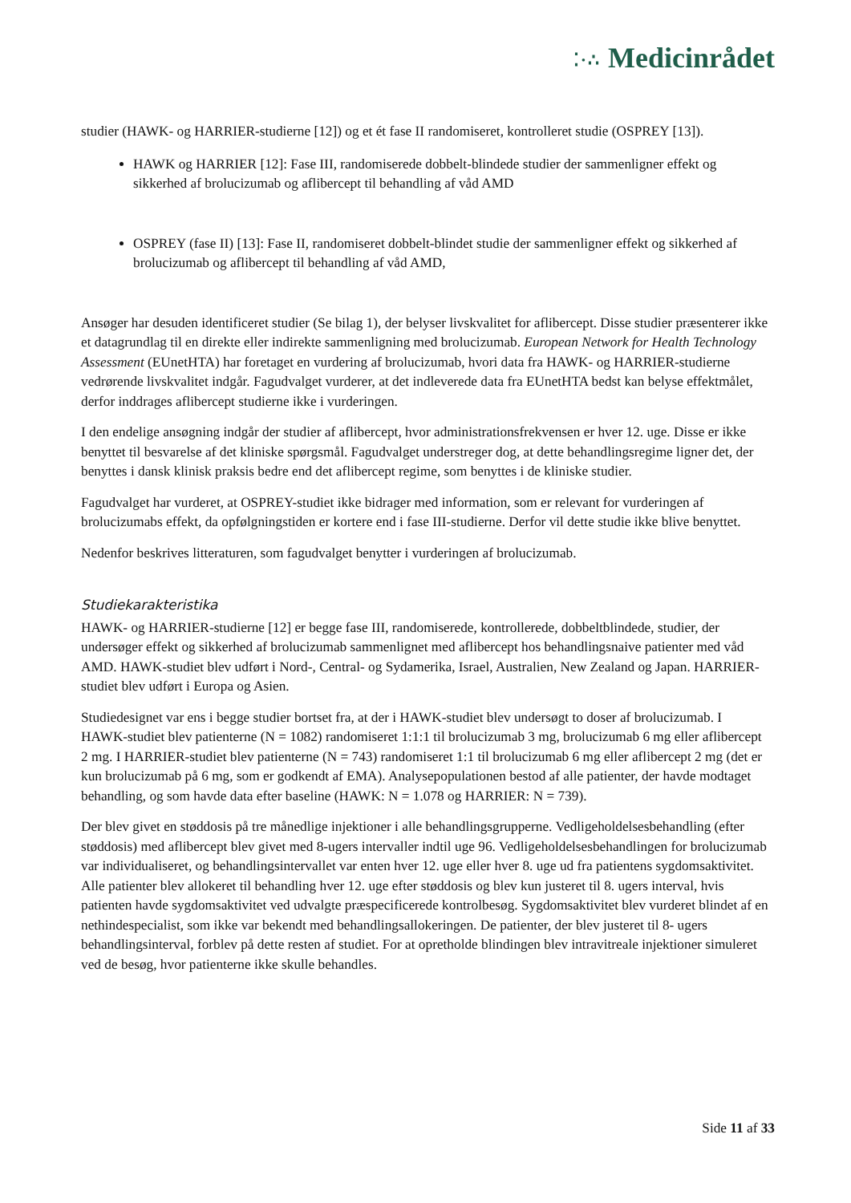⁚·∴ Medicinrådet
studier (HAWK- og HARRIER-studierne [12]) og et ét fase II randomiseret, kontrolleret studie (OSPREY [13]).
HAWK og HARRIER [12]: Fase III, randomiserede dobbelt-blindede studier der sammenligner effekt og sikkerhed af brolucizumab og aflibercept til behandling af våd AMD
OSPREY (fase II) [13]: Fase II, randomiseret dobbelt-blindet studie der sammenligner effekt og sikkerhed af brolucizumab og aflibercept til behandling af våd AMD,
Ansøger har desuden identificeret studier (Se bilag 1), der belyser livskvalitet for aflibercept. Disse studier præsenterer ikke et datagrundlag til en direkte eller indirekte sammenligning med brolucizumab. European Network for Health Technology Assessment (EUnetHTA) har foretaget en vurdering af brolucizumab, hvori data fra HAWK- og HARRIER-studierne vedrørende livskvalitet indgår. Fagudvalget vurderer, at det indleverede data fra EUnetHTA bedst kan belyse effektmålet, derfor inddrages aflibercept studierne ikke i vurderingen.
I den endelige ansøgning indgår der studier af aflibercept, hvor administrationsfrekvensen er hver 12. uge. Disse er ikke benyttet til besvarelse af det kliniske spørgsmål. Fagudvalget understreger dog, at dette behandlingsregime ligner det, der benyttes i dansk klinisk praksis bedre end det aflibercept regime, som benyttes i de kliniske studier.
Fagudvalget har vurderet, at OSPREY-studiet ikke bidrager med information, som er relevant for vurderingen af brolucizumabs effekt, da opfølgningstiden er kortere end i fase III-studierne. Derfor vil dette studie ikke blive benyttet.
Nedenfor beskrives litteraturen, som fagudvalget benytter i vurderingen af brolucizumab.
Studiekarakteristika
HAWK- og HARRIER-studierne [12] er begge fase III, randomiserede, kontrollerede, dobbeltblindede, studier, der undersøger effekt og sikkerhed af brolucizumab sammenlignet med aflibercept hos behandlingsnaive patienter med våd AMD. HAWK-studiet blev udført i Nord-, Central- og Sydamerika, Israel, Australien, New Zealand og Japan. HARRIER-studiet blev udført i Europa og Asien.
Studiedesignet var ens i begge studier bortset fra, at der i HAWK-studiet blev undersøgt to doser af brolucizumab. I HAWK-studiet blev patienterne (N = 1082) randomiseret 1:1:1 til brolucizumab 3 mg, brolucizumab 6 mg eller aflibercept 2 mg. I HARRIER-studiet blev patienterne (N = 743) randomiseret 1:1 til brolucizumab 6 mg eller aflibercept 2 mg (det er kun brolucizumab på 6 mg, som er godkendt af EMA). Analysepopulationen bestod af alle patienter, der havde modtaget behandling, og som havde data efter baseline (HAWK: N = 1.078 og HARRIER: N = 739).
Der blev givet en støddosis på tre månedlige injektioner i alle behandlingsgrupperne. Vedligeholdelsesbehandling (efter støddosis) med aflibercept blev givet med 8-ugers intervaller indtil uge 96. Vedligeholdelsesbehandlingen for brolucizumab var individualiseret, og behandlingsintervallet var enten hver 12. uge eller hver 8. uge ud fra patientens sygdomsaktivitet. Alle patienter blev allokeret til behandling hver 12. uge efter støddosis og blev kun justeret til 8. ugers interval, hvis patienten havde sygdomsaktivitet ved udvalgte præspecificerede kontrolbesøg. Sygdomsaktivitet blev vurderet blindet af en nethindespecialist, som ikke var bekendt med behandlingsallokeringen. De patienter, der blev justeret til 8- ugers behandlingsinterval, forblev på dette resten af studiet. For at opretholde blindingen blev intravitreale injektioner simuleret ved de besøg, hvor patienterne ikke skulle behandles.
Side 11 af 33